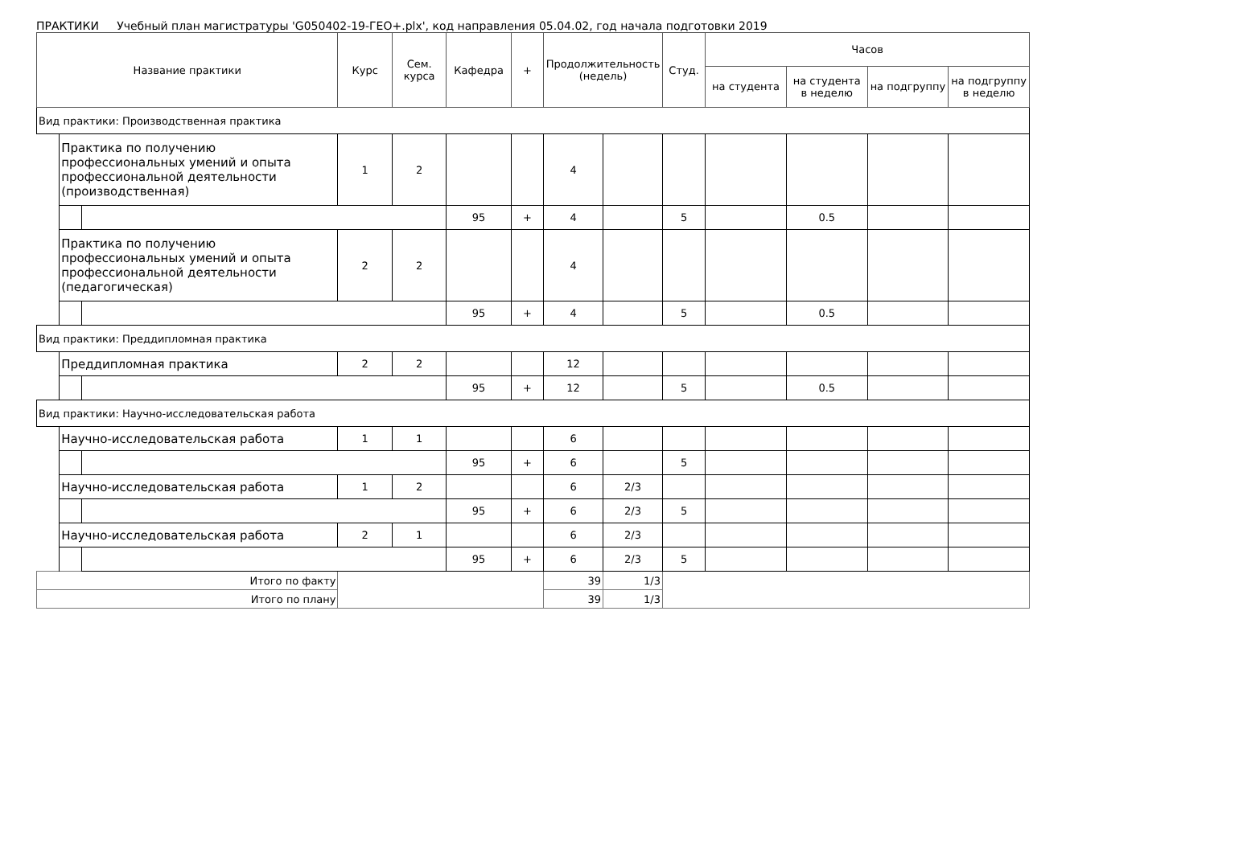ПРАКТИКИ Учебный план магистратуры 'G050402-19-ГЕО+.plx', код направления 05.04.02, год начала подготовки 2019
| Название практики | | | Курс | Сем. курса | Кафедра | + | Продолжительность (недель) | | Студ. | Часов | | | |
| --- | --- | --- | --- | --- | --- | --- | --- | --- | --- | --- | --- | --- | --- |
| | | | | | | | | | | на студента | на студента в неделю | на подгруппу | на подгруппу в неделю |
| Вид практики: Производственная практика | | | | | | | | | | | | | |
| | Практика по получению профессиональных умений и опыта профессиональной деятельности (производственная) | | 1 | 2 | | | 4 | | | | | | |
| | | | | | 95 | + | 4 | | 5 | | 0.5 | | |
| | Практика по получению профессиональных умений и опыта профессиональной деятельности (педагогическая) | | 2 | 2 | | | 4 | | | | | | |
| | | | | | 95 | + | 4 | | 5 | | 0.5 | | |
| Вид практики: Преддипломная практика | | | | | | | | | | | | | |
| | Преддипломная практика | | 2 | 2 | | | 12 | | | | | | |
| | | | | | 95 | + | 12 | | 5 | | 0.5 | | |
| Вид практики: Научно-исследовательская работа | | | | | | | | | | | | | |
| | Научно-исследовательская работа | | 1 | 1 | | | 6 | | | | | | |
| | | | | | 95 | + | 6 | | 5 | | | | |
| | Научно-исследовательская работа | | 1 | 2 | | | 6 | 2/3 | | | | | |
| | | | | | 95 | + | 6 | 2/3 | 5 | | | | |
| | Научно-исследовательская работа | | 2 | 1 | | | 6 | 2/3 | | | | | |
| | | | | | 95 | + | 6 | 2/3 | 5 | | | | |
| Итого по факту | | | | | | | 39 | 1/3 | | | | | |
| Итого по плану | | | | | | | 39 | 1/3 | | | | | |